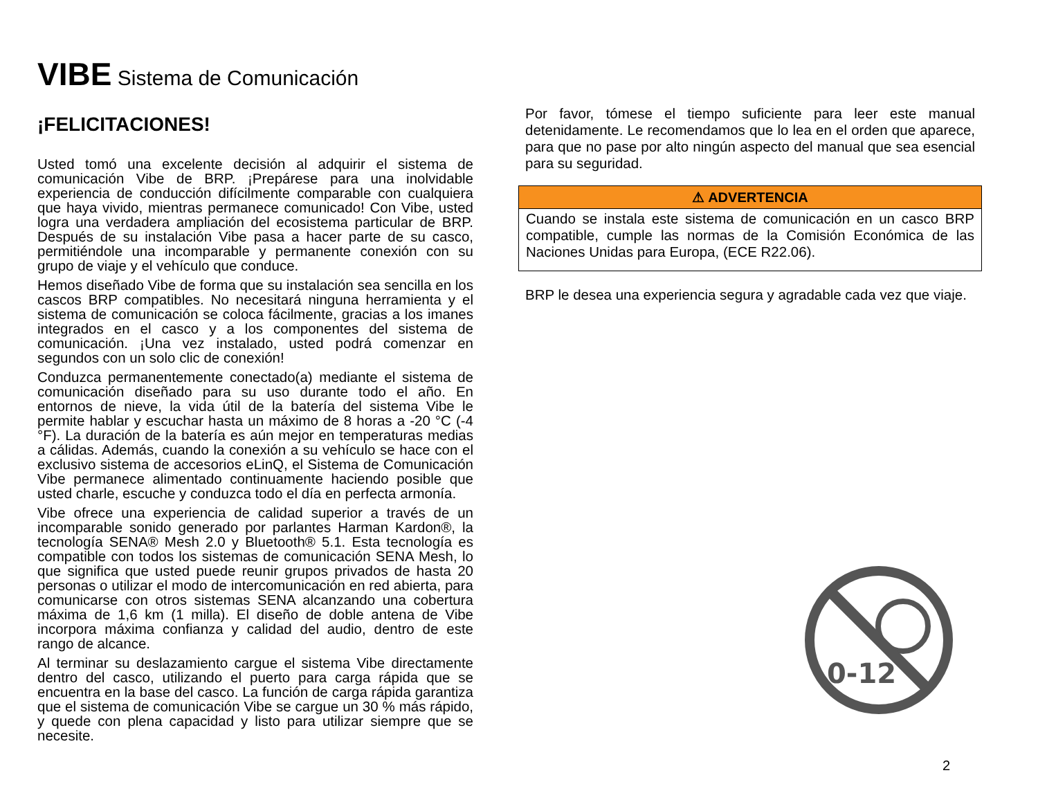VIBE Sistema de Comunicación
¡FELICITACIONES!
Usted tomó una excelente decisión al adquirir el sistema de comunicación Vibe de BRP. ¡Prepárese para una inolvidable experiencia de conducción difícilmente comparable con cualquiera que haya vivido, mientras permanece comunicado! Con Vibe, usted logra una verdadera ampliación del ecosistema particular de BRP. Después de su instalación Vibe pasa a hacer parte de su casco, permitiéndole una incomparable y permanente conexión con su grupo de viaje y el vehículo que conduce.
Hemos diseñado Vibe de forma que su instalación sea sencilla en los cascos BRP compatibles. No necesitará ninguna herramienta y el sistema de comunicación se coloca fácilmente, gracias a los imanes integrados en el casco y a los componentes del sistema de comunicación. ¡Una vez instalado, usted podrá comenzar en segundos con un solo clic de conexión!
Conduzca permanentemente conectado(a) mediante el sistema de comunicación diseñado para su uso durante todo el año. En entornos de nieve, la vida útil de la batería del sistema Vibe le permite hablar y escuchar hasta un máximo de 8 horas a -20 °C (-4 °F). La duración de la batería es aún mejor en temperaturas medias a cálidas. Además, cuando la conexión a su vehículo se hace con el exclusivo sistema de accesorios eLinQ, el Sistema de Comunicación Vibe permanece alimentado continuamente haciendo posible que usted charle, escuche y conduzca todo el día en perfecta armonía.
Vibe ofrece una experiencia de calidad superior a través de un incomparable sonido generado por parlantes Harman Kardon®, la tecnología SENA® Mesh 2.0 y Bluetooth® 5.1. Esta tecnología es compatible con todos los sistemas de comunicación SENA Mesh, lo que significa que usted puede reunir grupos privados de hasta 20 personas o utilizar el modo de intercomunicación en red abierta, para comunicarse con otros sistemas SENA alcanzando una cobertura máxima de 1,6 km (1 milla). El diseño de doble antena de Vibe incorpora máxima confianza y calidad del audio, dentro de este rango de alcance.
Al terminar su deslazamiento cargue el sistema Vibe directamente dentro del casco, utilizando el puerto para carga rápida que se encuentra en la base del casco. La función de carga rápida garantiza que el sistema de comunicación Vibe se cargue un 30 % más rápido, y quede con plena capacidad y listo para utilizar siempre que se necesite.
Por favor, tómese el tiempo suficiente para leer este manual detenidamente. Le recomendamos que lo lea en el orden que aparece, para que no pase por alto ningún aspecto del manual que sea esencial para su seguridad.
⚠ ADVERTENCIA
Cuando se instala este sistema de comunicación en un casco BRP compatible, cumple las normas de la Comisión Económica de las Naciones Unidas para Europa, (ECE R22.06).
BRP le desea una experiencia segura y agradable cada vez que viaje.
0-12
2